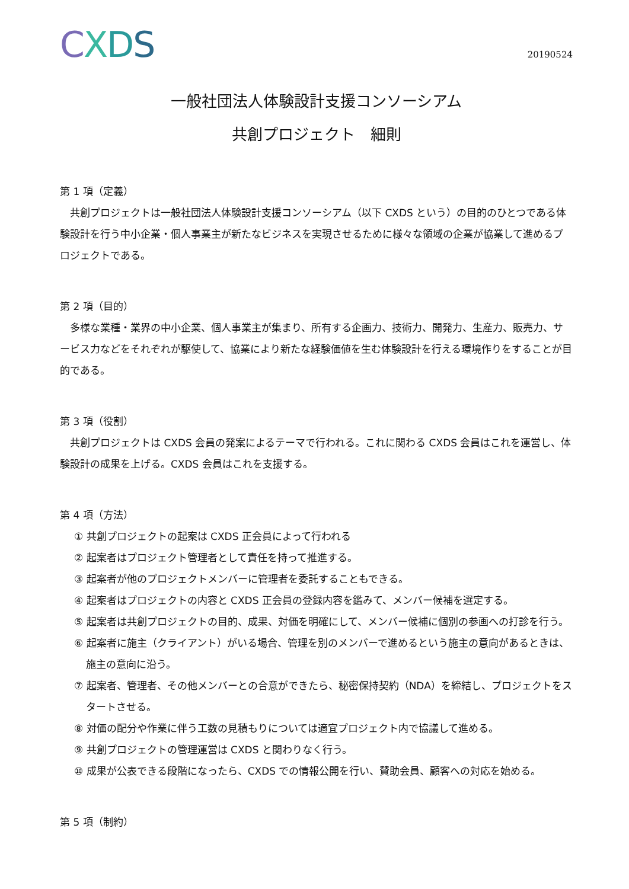CXDS
20190524
一般社団法人体験設計支援コンソーシアム
共創プロジェクト　細則
第 1 項（定義）
共創プロジェクトは一般社団法人体験設計支援コンソーシアム（以下 CXDS という）の目的のひとつである体験設計を行う中小企業・個人事業主が新たなビジネスを実現させるために様々な領域の企業が協業して進めるプロジェクトである。
第 2 項（目的）
多様な業種・業界の中小企業、個人事業主が集まり、所有する企画力、技術力、開発力、生産力、販売力、サービス力などをそれぞれが駆使して、協業により新たな経験価値を生む体験設計を行える環境作りをすることが目的である。
第 3 項（役割）
共創プロジェクトは CXDS 会員の発案によるテーマで行われる。これに関わる CXDS 会員はこれを運営し、体験設計の成果を上げる。CXDS 会員はこれを支援する。
第 4 項（方法）
① 共創プロジェクトの起案は CXDS 正会員によって行われる
② 起案者はプロジェクト管理者として責任を持って推進する。
③ 起案者が他のプロジェクトメンバーに管理者を委託することもできる。
④ 起案者はプロジェクトの内容と CXDS 正会員の登録内容を鑑みて、メンバー候補を選定する。
⑤ 起案者は共創プロジェクトの目的、成果、対価を明確にして、メンバー候補に個別の参画への打診を行う。
⑥ 起案者に施主（クライアント）がいる場合、管理を別のメンバーで進めるという施主の意向があるときは、施主の意向に沿う。
⑦ 起案者、管理者、その他メンバーとの合意ができたら、秘密保持契約（NDA）を締結し、プロジェクトをスタートさせる。
⑧ 対価の配分や作業に伴う工数の見積もりについては適宜プロジェクト内で協議して進める。
⑨ 共創プロジェクトの管理運営は CXDS と関わりなく行う。
⑩ 成果が公表できる段階になったら、CXDS での情報公開を行い、賛助会員、顧客への対応を始める。
第 5 項（制約）